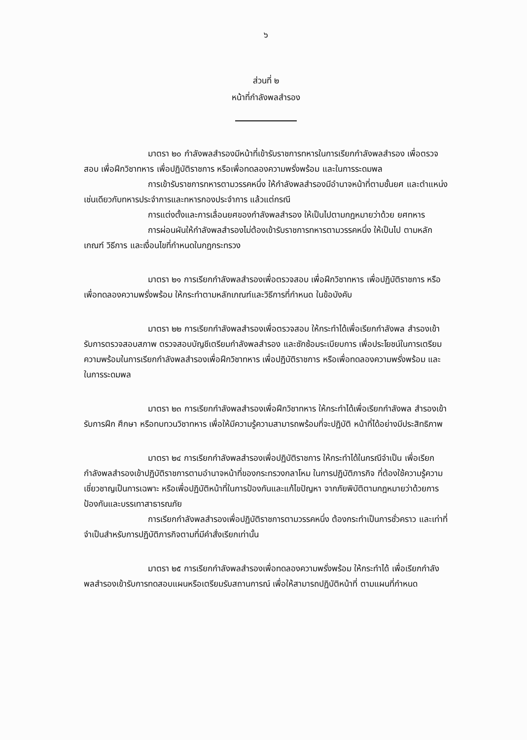๖
ส่วนที่ ๒
หน้าที่กำลังพลสำรอง
มาตรา ๒๐ กำลังพลสำรองมีหน้าที่เข้ารับราชการทหารในการเรียกกำลังพลสำรอง เพื่อตรวจสอบ เพื่อฝึกวิชาทหาร เพื่อปฏิบัติราชการ หรือเพื่อทดลองความพรั่งพร้อม และในการระดมพล
การเข้ารับราชการทหารตามวรรคหนึ่ง ให้กำลังพลสำรองมีอำนาจหน้าที่ตามชั้นยศ และตำแหน่งเช่นเดียวกับทหารประจำการและทหารกองประจำการ แล้วแต่กรณี
การแต่งตั้งและการเลื่อนยศของกำลังพลสำรอง ให้เป็นไปตามกฎหมายว่าด้วย ยศทหาร
การผ่อนผันให้กำลังพลสำรองไม่ต้องเข้ารับราชการทหารตามวรรคหนึ่ง ให้เป็นไป ตามหลักเกณฑ์ วิธีการ และเงื่อนไขที่กำหนดในกฎกระทรวง
มาตรา ๒๑ การเรียกกำลังพลสำรองเพื่อตรวจสอบ เพื่อฝึกวิชาทหาร เพื่อปฏิบัติราชการ หรือเพื่อทดลองความพรั่งพร้อม ให้กระทำตามหลักเกณฑ์และวิธีการที่กำหนด ในข้อบังคับ
มาตรา ๒๒ การเรียกกำลังพลสำรองเพื่อตรวจสอบ ให้กระทำได้เพื่อเรียกกำลังพล สำรองเข้ารับการตรวจสอบสภาพ ตรวจสอบบัญชีเตรียมกำลังพลสำรอง และซักซ้อมระเบียบการ เพื่อประโยชน์ในการเตรียมความพร้อมในการเรียกกำลังพลสำรองเพื่อฝึกวิชาทหาร เพื่อปฏิบัติราชการ หรือเพื่อทดลองความพรั่งพร้อม และในการระดมพล
มาตรา ๒๓ การเรียกกำลังพลสำรองเพื่อฝึกวิชาทหาร ให้กระทำได้เพื่อเรียกกำลังพล สำรองเข้ารับการฝึก ศึกษา หรือทบทวนวิชาทหาร เพื่อให้มีความรู้ความสามารถพร้อมที่จะปฏิบัติ หน้าที่ได้อย่างมีประสิทธิภาพ
มาตรา ๒๔ การเรียกกำลังพลสำรองเพื่อปฏิบัติราชการ ให้กระทำได้ในกรณีจำเป็น เพื่อเรียกกำลังพลสำรองเข้าปฏิบัติราชการตามอำนาจหน้าที่ของกระทรวงกลาโหม ในการปฏิบัติภารกิจ ที่ต้องใช้ความรู้ความเชี่ยวชาญเป็นการเฉพาะ หรือเพื่อปฏิบัติหน้าที่ในการป้องกันและแก้ไขปัญหา จากภัยพิบัติตามกฎหมายว่าด้วยการป้องกันและบรรเทาสาธารณภัย
การเรียกกำลังพลสำรองเพื่อปฏิบัติราชการตามวรรคหนึ่ง ต้องกระทำเป็นการชั่วคราว และเท่าที่จำเป็นสำหรับการปฏิบัติภารกิจตามที่มีคำสั่งเรียกเท่านั้น
มาตรา ๒๕ การเรียกกำลังพลสำรองเพื่อทดลองความพรั่งพร้อม ให้กระทำได้ เพื่อเรียกกำลังพลสำรองเข้ารับการทดสอบแผนหรือเตรียมรับสถานการณ์ เพื่อให้สามารถปฏิบัติหน้าที่ ตามแผนที่กำหนด